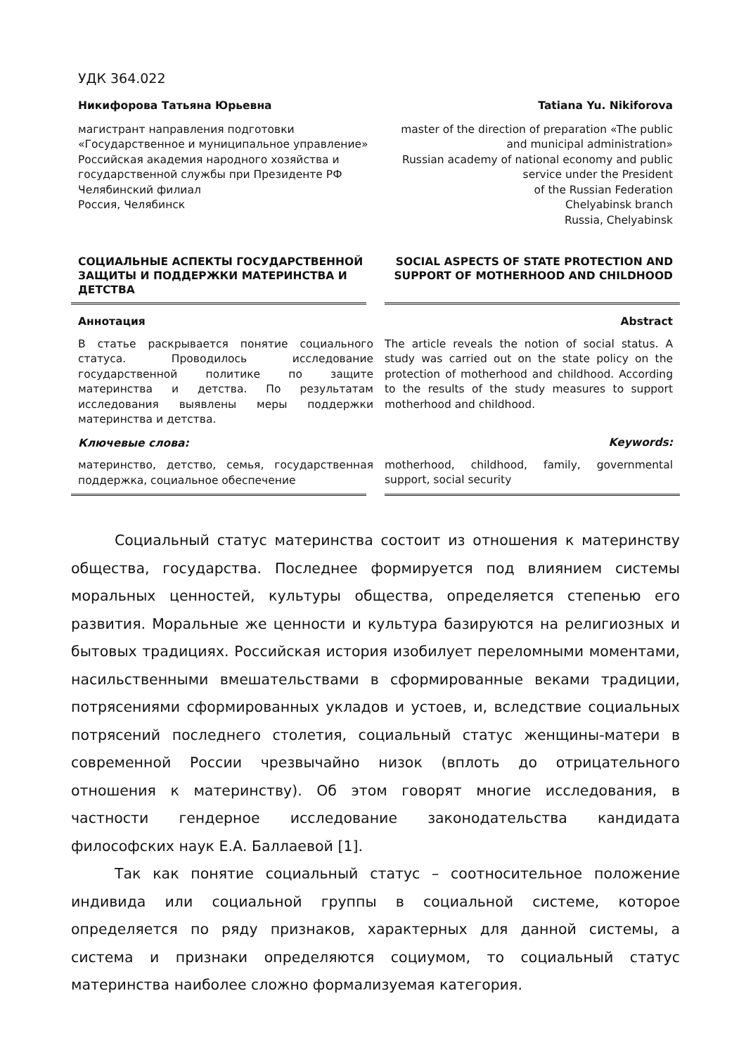УДК 364.022
Никифорова Татьяна Юрьевна
магистрант направления подготовки
«Государственное и муниципальное управление»
Российская академия народного хозяйства и государственной службы при Президенте РФ
Челябинский филиал
Россия, Челябинск
Tatiana Yu. Nikiforova
master of the direction of preparation «The public and municipal administration»
Russian academy of national economy and public service under the President
of the Russian Federation
Chelyabinsk branch
Russia, Chelyabinsk
СОЦИАЛЬНЫЕ АСПЕКТЫ ГОСУДАРСТВЕННОЙ ЗАЩИТЫ И ПОДДЕРЖКИ МАТЕРИНСТВА И ДЕТСТВА
SOCIAL ASPECTS OF STATE PROTECTION AND SUPPORT OF MOTHERHOOD AND CHILDHOOD
Аннотация
В статье раскрывается понятие социального статуса. Проводилось исследование государственной политике по защите материнства и детства. По результатам исследования выявлены меры поддержки материнства и детства.
Ключевые слова:
материнство, детство, семья, государственная поддержка, социальное обеспечение
Abstract
The article reveals the notion of social status. A study was carried out on the state policy on the protection of motherhood and childhood. According to the results of the study measures to support motherhood and childhood.
Keywords:
motherhood, childhood, family, governmental support, social security
Социальный статус материнства состоит из отношения к материнству общества, государства. Последнее формируется под влиянием системы моральных ценностей, культуры общества, определяется степенью его развития. Моральные же ценности и культура базируются на религиозных и бытовых традициях. Российская история изобилует переломными моментами, насильственными вмешательствами в сформированные веками традиции, потрясениями сформированных укладов и устоев, и, вследствие социальных потрясений последнего столетия, социальный статус женщины-матери в современной России чрезвычайно низок (вплоть до отрицательного отношения к материнству). Об этом говорят многие исследования, в частности гендерное исследование законодательства кандидата философских наук Е.А. Баллаевой [1].
Так как понятие социальный статус – соотносительное положение индивида или социальной группы в социальной системе, которое определяется по ряду признаков, характерных для данной системы, а система и признаки определяются социумом, то социальный статус материнства наиболее сложно формализуемая категория.